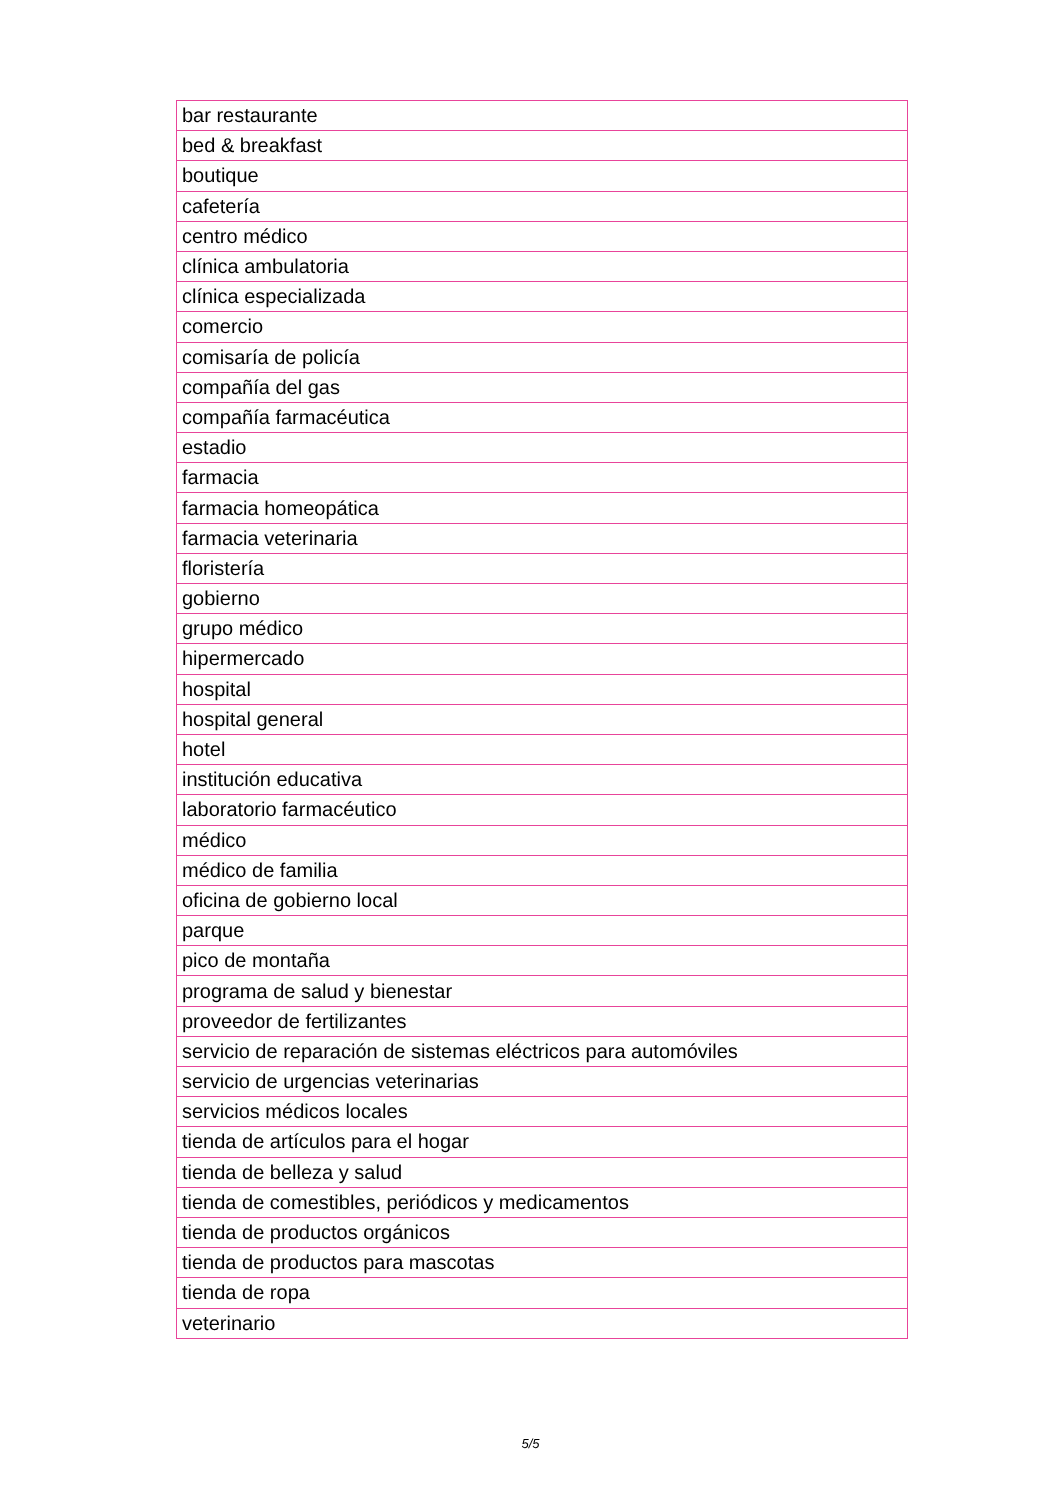| bar restaurante |
| bed & breakfast |
| boutique |
| cafetería |
| centro médico |
| clínica ambulatoria |
| clínica especializada |
| comercio |
| comisaría de policía |
| compañía del gas |
| compañía farmacéutica |
| estadio |
| farmacia |
| farmacia homeopática |
| farmacia veterinaria |
| floristería |
| gobierno |
| grupo médico |
| hipermercado |
| hospital |
| hospital general |
| hotel |
| institución educativa |
| laboratorio farmacéutico |
| médico |
| médico de familia |
| oficina de gobierno local |
| parque |
| pico de montaña |
| programa de salud y bienestar |
| proveedor de fertilizantes |
| servicio de reparación de sistemas eléctricos para automóviles |
| servicio de urgencias veterinarias |
| servicios médicos locales |
| tienda de artículos para el hogar |
| tienda de belleza y salud |
| tienda de comestibles, periódicos y medicamentos |
| tienda de productos orgánicos |
| tienda de productos para mascotas |
| tienda de ropa |
| veterinario |
5/5